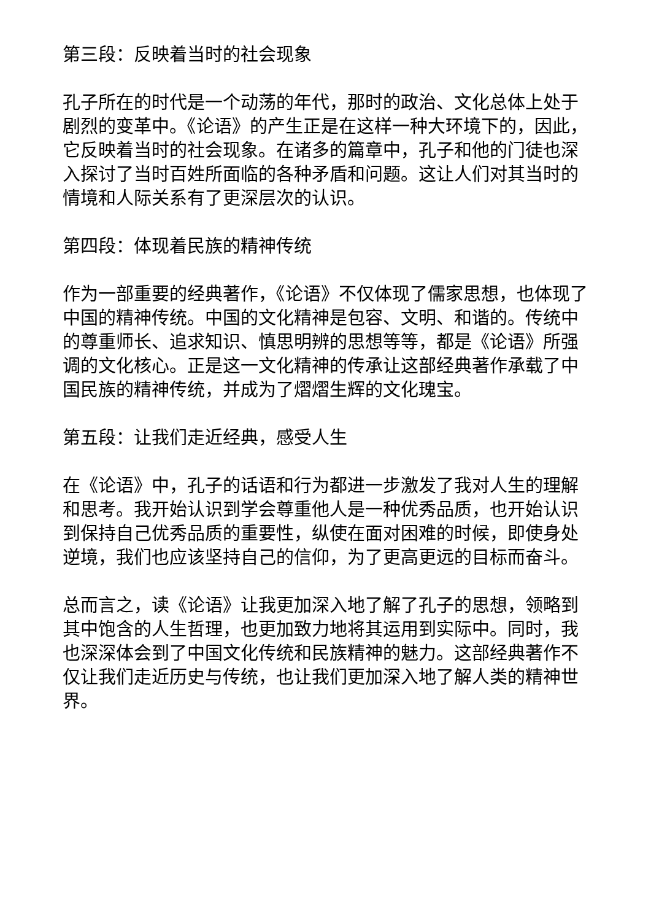第三段：反映着当时的社会现象
孔子所在的时代是一个动荡的年代，那时的政治、文化总体上处于剧烈的变革中。《论语》的产生正是在这样一种大环境下的，因此，它反映着当时的社会现象。在诸多的篇章中，孔子和他的门徒也深入探讨了当时百姓所面临的各种矛盾和问题。这让人们对其当时的情境和人际关系有了更深层次的认识。
第四段：体现着民族的精神传统
作为一部重要的经典著作，《论语》不仅体现了儒家思想，也体现了中国的精神传统。中国的文化精神是包容、文明、和谐的。传统中的尊重师长、追求知识、慎思明辨的思想等等，都是《论语》所强调的文化核心。正是这一文化精神的传承让这部经典著作承载了中国民族的精神传统，并成为了熠熠生辉的文化瑰宝。
第五段：让我们走近经典，感受人生
在《论语》中，孔子的话语和行为都进一步激发了我对人生的理解和思考。我开始认识到学会尊重他人是一种优秀品质，也开始认识到保持自己优秀品质的重要性，纵使在面对困难的时候，即使身处逆境，我们也应该坚持自己的信仰，为了更高更远的目标而奋斗。
总而言之，读《论语》让我更加深入地了解了孔子的思想，领略到其中饱含的人生哲理，也更加致力地将其运用到实际中。同时，我也深深体会到了中国文化传统和民族精神的魅力。这部经典著作不仅让我们走近历史与传统，也让我们更加深入地了解人类的精神世界。